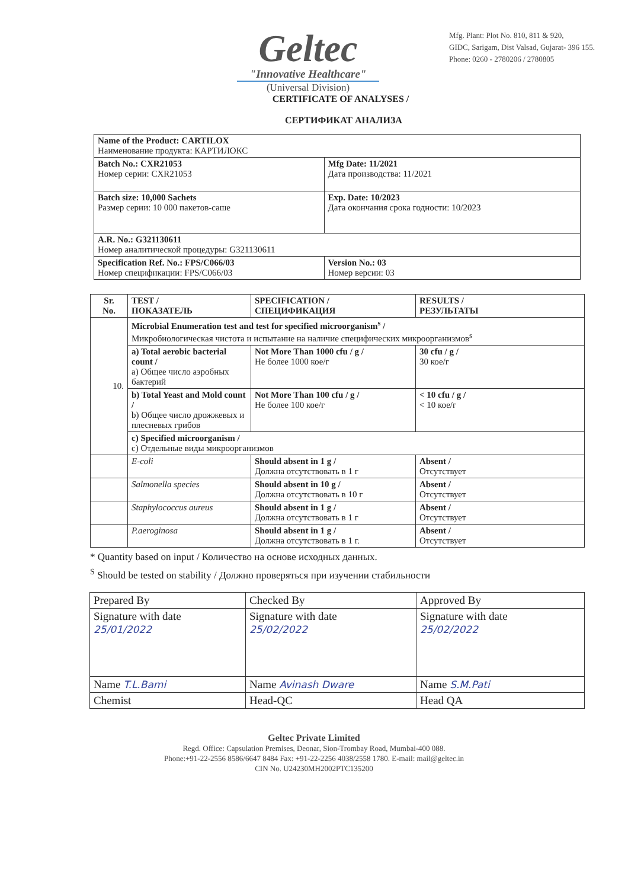Geltec
"Innovative Healthcare"
(Universal Division)
Mfg. Plant: Plot No. 810, 811 & 920,
GIDC, Sarigam, Dist Valsad, Gujarat- 396 155.
Phone: 0260 - 2780206 / 2780805
CERTIFICATE OF ANALYSES /
СЕРТИФИКАТ АНАЛИЗА
| Name of the Product: CARTILOX Наименование продукта: КАРТИЛОКС | |
| Batch No.: CXR21053 Номер серии: CXR21053 | Mfg Date: 11/2021 Дата производства: 11/2021 |
| Batch size: 10,000 Sachets Размер серии: 10 000 пакетов-саше | Exp. Date: 10/2023 Дата окончания срока годности: 10/2023 |
| A.R. No.: G321130611 Номер аналитической процедуры: G321130611 | |
| Specification Ref. No.: FPS/C066/03 Номер спецификации: FPS/C066/03 | Version No.: 03 Номер версии: 03 |
| Sr. No. | TEST / ПОКАЗАТЕЛЬ | SPECIFICATION / СПЕЦИФИКАЦИЯ | RESULTS / РЕЗУЛЬТАТЫ |
| --- | --- | --- | --- |
| 10. | Microbial Enumeration test and test for specified microorganism<sup>s</sup> / Микробиологическая чистота и испытание на наличие специфических микроорганизмов<sup>s</sup> | | |
| | a) Total aerobic bacterial count / a) Общее число аэробных бактерий | Not More Than 1000 cfu / g / Не более 1000 кое/г | 30 cfu / g / 30 кое/г |
| | b) Total Yeast and Mold count / b) Общее число дрожжевых и плесневых грибов | Not More Than 100 cfu / g / Не более 100 кое/г | < 10 cfu / g / < 10 кое/г |
| | c) Specified microorganism / c) Отдельные виды микроорганизмов | | |
| | E-coli | Should absent in 1 g / Должна отсутствовать в 1 г | Absent / Отсутствует |
| | Salmonella species | Should absent in 10 g / Должна отсутствовать в 10 г | Absent / Отсутствует |
| | Staphylococcus aureus | Should absent in 1 g / Должна отсутствовать в 1 г | Absent / Отсутствует |
| | P.aeroginosa | Should absent in 1 g / Должна отсутствовать в 1 г. | Absent / Отсутствует |
* Quantity based on input / Количество на основе исходных данных.
<sup>S</sup> Should be tested on stability / Должно проверяться при изучении стабильности
| Prepared By | Checked By | Approved By |
| Signature with date 25/01/2022 | Signature with date 25/02/2022 | Signature with date 25/02/2022 |
| Name T.L.Bami | Name Avinash Dware | Name S.M.Pati |
| Chemist | Head-QC | Head QA |
Geltec Private Limited
Regd. Office: Capsulation Premises, Deonar, Sion-Trombay Road, Mumbai-400 088.
Phone:+91-22-2556 8586/6647 8484 Fax: +91-22-2256 4038/2558 1780. E-mail: mail@geltec.in
CIN No. U24230MH2002PTC135200